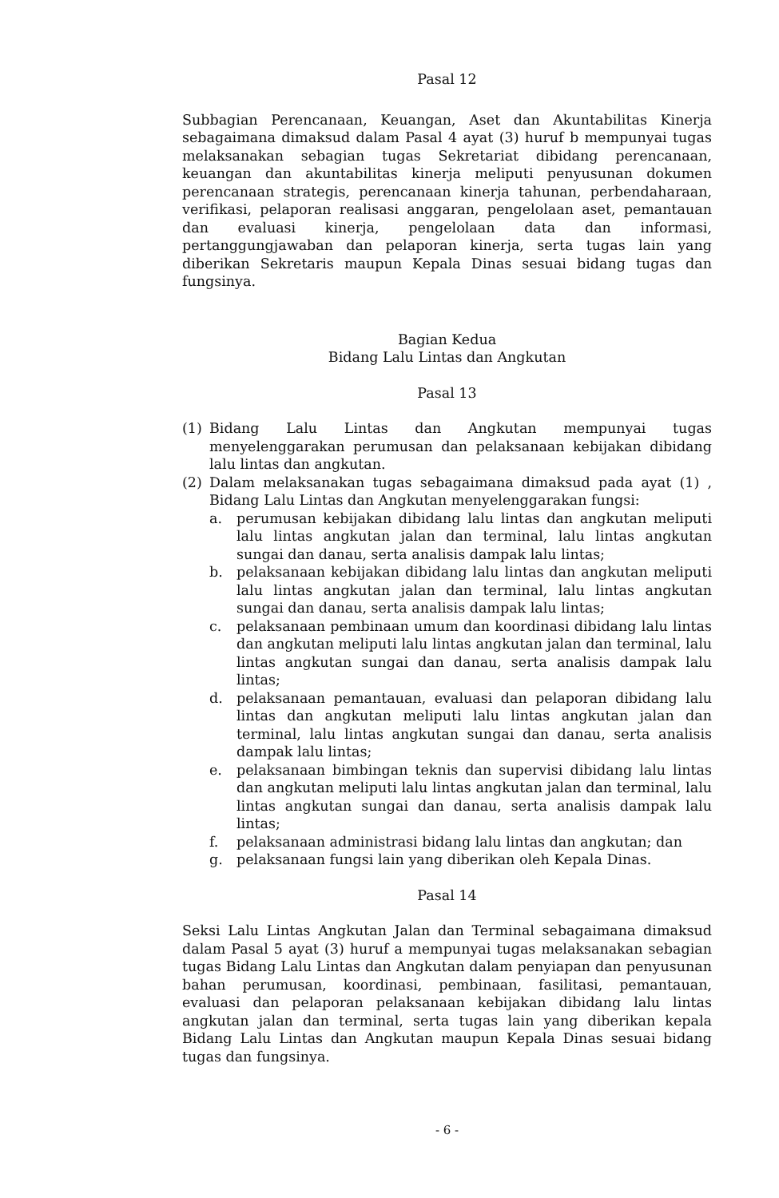Pasal 12
Subbagian Perencanaan, Keuangan, Aset dan Akuntabilitas Kinerja sebagaimana dimaksud dalam Pasal 4 ayat (3) huruf b mempunyai tugas melaksanakan sebagian tugas Sekretariat dibidang perencanaan, keuangan dan akuntabilitas kinerja meliputi penyusunan dokumen perencanaan strategis, perencanaan kinerja tahunan, perbendaharaan, verifikasi, pelaporan realisasi anggaran, pengelolaan aset, pemantauan dan evaluasi kinerja, pengelolaan data dan informasi, pertanggungjawaban dan pelaporan kinerja, serta tugas lain yang diberikan Sekretaris maupun Kepala Dinas sesuai bidang tugas dan fungsinya.
Bagian Kedua
Bidang Lalu Lintas dan Angkutan
Pasal 13
(1) Bidang Lalu Lintas dan Angkutan mempunyai tugas menyelenggarakan perumusan dan pelaksanaan kebijakan dibidang lalu lintas dan angkutan.
(2) Dalam melaksanakan tugas sebagaimana dimaksud pada ayat (1) , Bidang Lalu Lintas dan Angkutan menyelenggarakan fungsi:
a. perumusan kebijakan dibidang lalu lintas dan angkutan meliputi lalu lintas angkutan jalan dan terminal, lalu lintas angkutan sungai dan danau, serta analisis dampak lalu lintas;
b. pelaksanaan kebijakan dibidang lalu lintas dan angkutan meliputi lalu lintas angkutan jalan dan terminal, lalu lintas angkutan sungai dan danau, serta analisis dampak lalu lintas;
c. pelaksanaan pembinaan umum dan koordinasi dibidang lalu lintas dan angkutan meliputi lalu lintas angkutan jalan dan terminal, lalu lintas angkutan sungai dan danau, serta analisis dampak lalu lintas;
d. pelaksanaan pemantauan, evaluasi dan pelaporan dibidang lalu lintas dan angkutan meliputi lalu lintas angkutan jalan dan terminal, lalu lintas angkutan sungai dan danau, serta analisis dampak lalu lintas;
e. pelaksanaan bimbingan teknis dan supervisi dibidang lalu lintas dan angkutan meliputi lalu lintas angkutan jalan dan terminal, lalu lintas angkutan sungai dan danau, serta analisis dampak lalu lintas;
f. pelaksanaan administrasi bidang lalu lintas dan angkutan; dan
g. pelaksanaan fungsi lain yang diberikan oleh Kepala Dinas.
Pasal 14
Seksi Lalu Lintas Angkutan Jalan dan Terminal sebagaimana dimaksud dalam Pasal 5 ayat (3) huruf a mempunyai tugas melaksanakan sebagian tugas Bidang Lalu Lintas dan Angkutan dalam penyiapan dan penyusunan bahan perumusan, koordinasi, pembinaan, fasilitasi, pemantauan, evaluasi dan pelaporan pelaksanaan kebijakan dibidang lalu lintas angkutan jalan dan terminal, serta tugas lain yang diberikan kepala Bidang Lalu Lintas dan Angkutan maupun Kepala Dinas sesuai bidang tugas dan fungsinya.
- 6 -